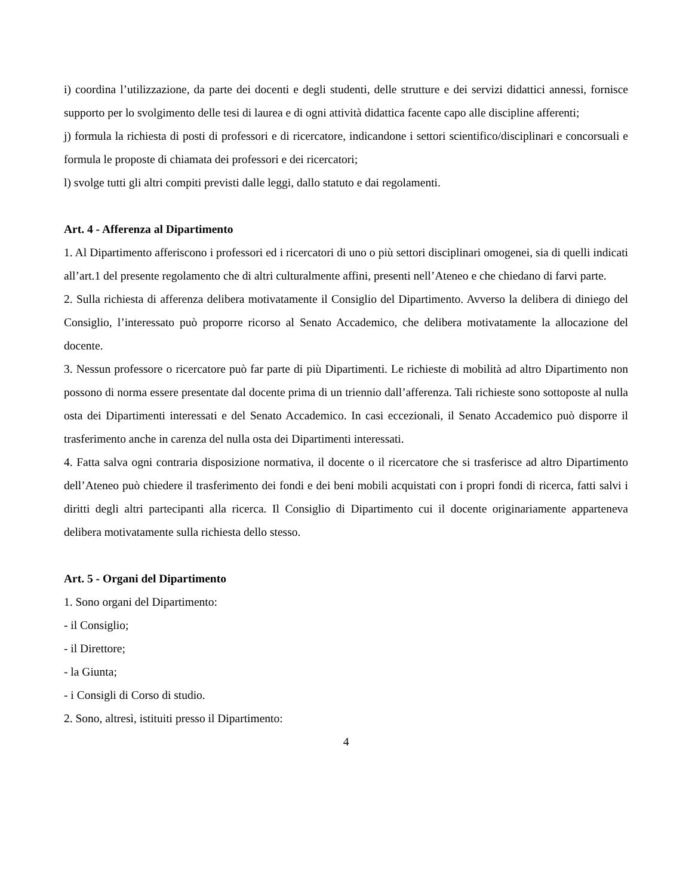i) coordina l’utilizzazione, da parte dei docenti e degli studenti, delle strutture e dei servizi didattici annessi, fornisce supporto per lo svolgimento delle tesi di laurea e di ogni attività didattica facente capo alle discipline afferenti;
j) formula la richiesta di posti di professori e di ricercatore, indicandone i settori scientifico/disciplinari e concorsuali e formula le proposte di chiamata dei professori e dei ricercatori;
l) svolge tutti gli altri compiti previsti dalle leggi, dallo statuto e dai regolamenti.
Art. 4 - Afferenza al Dipartimento
1. Al Dipartimento afferiscono i professori ed i ricercatori di uno o più settori disciplinari omogenei, sia di quelli indicati all’art.1 del presente regolamento che di altri culturalmente affini, presenti nell’Ateneo e che chiedano di farvi parte.
2. Sulla richiesta di afferenza delibera motivatamente il Consiglio del Dipartimento. Avverso la delibera di diniego del Consiglio, l’interessato può proporre ricorso al Senato Accademico, che delibera motivatamente la allocazione del docente.
3. Nessun professore o ricercatore può far parte di più Dipartimenti. Le richieste di mobilità ad altro Dipartimento non possono di norma essere presentate dal docente prima di un triennio dall’afferenza. Tali richieste sono sottoposte al nulla osta dei Dipartimenti interessati e del Senato Accademico. In casi eccezionali, il Senato Accademico può disporre il trasferimento anche in carenza del nulla osta dei Dipartimenti interessati.
4. Fatta salva ogni contraria disposizione normativa, il docente o il ricercatore che si trasferisce ad altro Dipartimento dell’Ateneo può chiedere il trasferimento dei fondi e dei beni mobili acquistati con i propri fondi di ricerca, fatti salvi i diritti degli altri partecipanti alla ricerca. Il Consiglio di Dipartimento cui il docente originariamente apparteneva delibera motivatamente sulla richiesta dello stesso.
Art. 5 - Organi del Dipartimento
1. Sono organi del Dipartimento:
- il Consiglio;
- il Direttore;
- la Giunta;
- i Consigli di Corso di studio.
2. Sono, altresì, istituiti presso il Dipartimento:
4